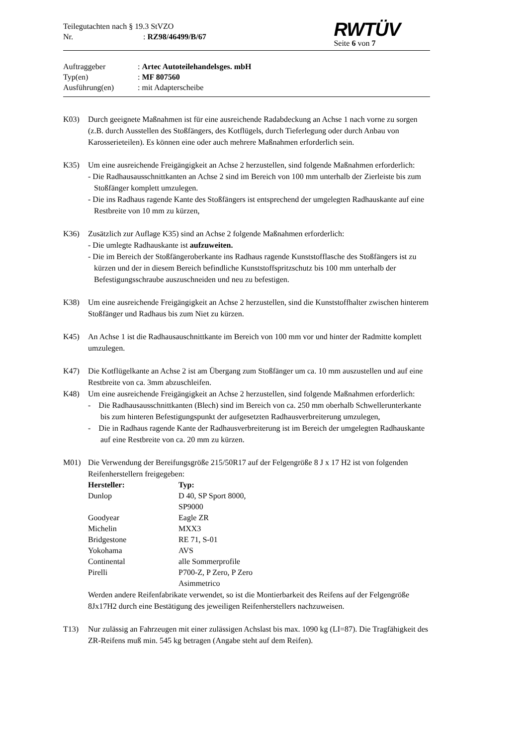Teilegutachten nach § 19.3 StVZO
Nr.: RZ98/46499/B/67
RWTÜV
Seite 6 von 7
Auftraggeber: Artec Autoteilehandelsges. mbH
Typ(en): MF 807560
Ausführung(en): mit Adapterscheibe
K03) Durch geeignete Maßnahmen ist für eine ausreichende Radabdeckung an Achse 1 nach vorne zu sorgen (z.B. durch Ausstellen des Stoßfängers, des Kotflügels, durch Tieferlegung oder durch Anbau von Karosserieteilen). Es können eine oder auch mehrere Maßnahmen erforderlich sein.
K35) Um eine ausreichende Freigängigkeit an Achse 2 herzustellen, sind folgende Maßnahmen erforderlich:
- Die Radhausausschnittkanten an Achse 2 sind im Bereich von 100 mm unterhalb der Zierleiste bis zum Stoßfänger komplett umzulegen.
- Die ins Radhaus ragende Kante des Stoßfängers ist entsprechend der umgelegten Radhauskante auf eine Restbreite von 10 mm zu kürzen,
K36) Zusätzlich zur Auflage K35) sind an Achse 2 folgende Maßnahmen erforderlich:
- Die umlegte Radhauskante ist aufzuweiten.
- Die im Bereich der Stoßfängeroberkante ins Radhaus ragende Kunststofflasche des Stoßfängers ist zu kürzen und der in diesem Bereich befindliche Kunststoffspritzschutz bis 100 mm unterhalb der Befestigungsschraube auszuschneiden und neu zu befestigen.
K38) Um eine ausreichende Freigängigkeit an Achse 2 herzustellen, sind die Kunststoffhalter zwischen hinterem Stoßfänger und Radhaus bis zum Niet zu kürzen.
K45) An Achse 1 ist die Radhausauschnittkante im Bereich von 100 mm vor und hinter der Radmitte komplett umzulegen.
K47) Die Kotflügelkante an Achse 2 ist am Übergang zum Stoßfänger um ca. 10 mm auszustellen und auf eine Restbreite von ca. 3mm abzuschleifen.
K48) Um eine ausreichende Freigängigkeit an Achse 2 herzustellen, sind folgende Maßnahmen erforderlich:
- Die Radhausausschnittkanten (Blech) sind im Bereich von ca. 250 mm oberhalb Schwellerunterkante bis zum hinteren Befestigungspunkt der aufgesetzten Radhausverbreiterung umzulegen,
- Die in Radhaus ragende Kante der Radhausverbreiterung ist im Bereich der umgelegten Radhauskante auf eine Restbreite von ca. 20 mm zu kürzen.
M01) Die Verwendung der Bereifungsgröße 215/50R17 auf der Felgengröße 8 J x 17 H2 ist von folgenden Reifenherstellern freigegeben:
| Hersteller: | Typ: |
| --- | --- |
| Dunlop | D 40, SP Sport 8000, SP9000 |
| Goodyear | Eagle ZR |
| Michelin | MXX3 |
| Bridgestone | RE 71, S-01 |
| Yokohama | AVS |
| Continental | alle Sommerprofile |
| Pirelli | P700-Z, P Zero, P Zero Asimmetrico |
Werden andere Reifenfabrikate verwendet, so ist die Montierbarkeit des Reifens auf der Felgengröße 8Jx17H2 durch eine Bestätigung des jeweiligen Reifenherstellers nachzuweisen.
T13) Nur zulässig an Fahrzeugen mit einer zulässigen Achslast bis max. 1090 kg (LI=87). Die Tragfähigkeit des ZR-Reifens muß min. 545 kg betragen (Angabe steht auf dem Reifen).